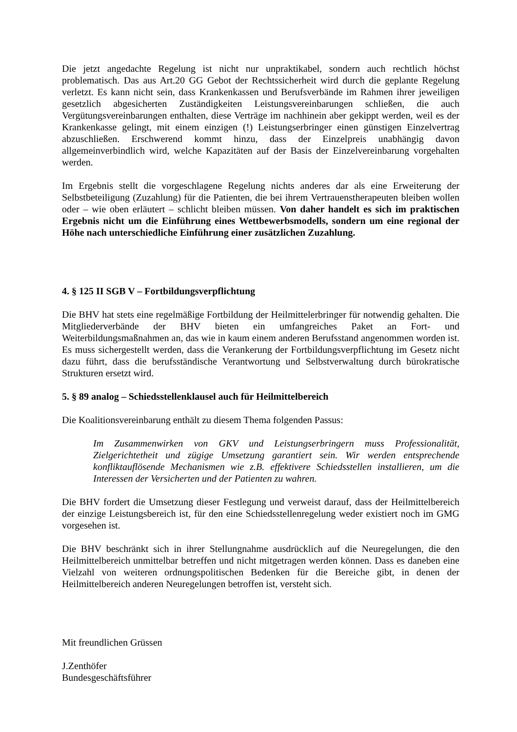Die jetzt angedachte Regelung ist nicht nur unpraktikabel, sondern auch rechtlich höchst problematisch. Das aus Art.20 GG Gebot der Rechtssicherheit wird durch die geplante Regelung verletzt. Es kann nicht sein, dass Krankenkassen und Berufsverbände im Rahmen ihrer jeweiligen gesetzlich abgesicherten Zuständigkeiten Leistungsvereinbarungen schließen, die auch Vergütungsvereinbarungen enthalten, diese Verträge im nachhinein aber gekippt werden, weil es der Krankenkasse gelingt, mit einem einzigen (!) Leistungserbringer einen günstigen Einzelvertrag abzuschließen. Erschwerend kommt hinzu, dass der Einzelpreis unabhängig davon allgemeinverbindlich wird, welche Kapazitäten auf der Basis der Einzelvereinbarung vorgehalten werden.
Im Ergebnis stellt die vorgeschlagene Regelung nichts anderes dar als eine Erweiterung der Selbstbeteiligung (Zuzahlung) für die Patienten, die bei ihrem Vertrauenstherapeuten bleiben wollen oder – wie oben erläutert – schlicht bleiben müssen. Von daher handelt es sich im praktischen Ergebnis nicht um die Einführung eines Wettbewerbsmodells, sondern um eine regional der Höhe nach unterschiedliche Einführung einer zusätzlichen Zuzahlung.
4. § 125 II SGB V – Fortbildungsverpflichtung
Die BHV hat stets eine regelmäßige Fortbildung der Heilmittelerbringer für notwendig gehalten. Die Mitgliederverbände der BHV bieten ein umfangreiches Paket an Fort- und Weiterbildungsmaßnahmen an, das wie in kaum einem anderen Berufsstand angenommen worden ist. Es muss sichergestellt werden, dass die Verankerung der Fortbildungsverpflichtung im Gesetz nicht dazu führt, dass die berufsständische Verantwortung und Selbstverwaltung durch bürokratische Strukturen ersetzt wird.
5. § 89 analog – Schiedsstellenklausel auch für Heilmittelbereich
Die Koalitionsvereinbarung enthält zu diesem Thema folgenden Passus:
Im Zusammenwirken von GKV und Leistungserbringern muss Professionalität, Zielgerichtetheit und zügige Umsetzung garantiert sein. Wir werden entsprechende konfliktauflösende Mechanismen wie z.B. effektivere Schiedsstellen installieren, um die Interessen der Versicherten und der Patienten zu wahren.
Die BHV fordert die Umsetzung dieser Festlegung und verweist darauf, dass der Heilmittelbereich der einzige Leistungsbereich ist, für den eine Schiedsstellenregelung weder existiert noch im GMG vorgesehen ist.
Die BHV beschränkt sich in ihrer Stellungnahme ausdrücklich auf die Neuregelungen, die den Heilmittelbereich unmittelbar betreffen und nicht mitgetragen werden können. Dass es daneben eine Vielzahl von weiteren ordnungspolitischen Bedenken für die Bereiche gibt, in denen der Heilmittelbereich anderen Neuregelungen betroffen ist, versteht sich.
Mit freundlichen Grüssen
J.Zenthöfer
Bundesgeschäftsführer